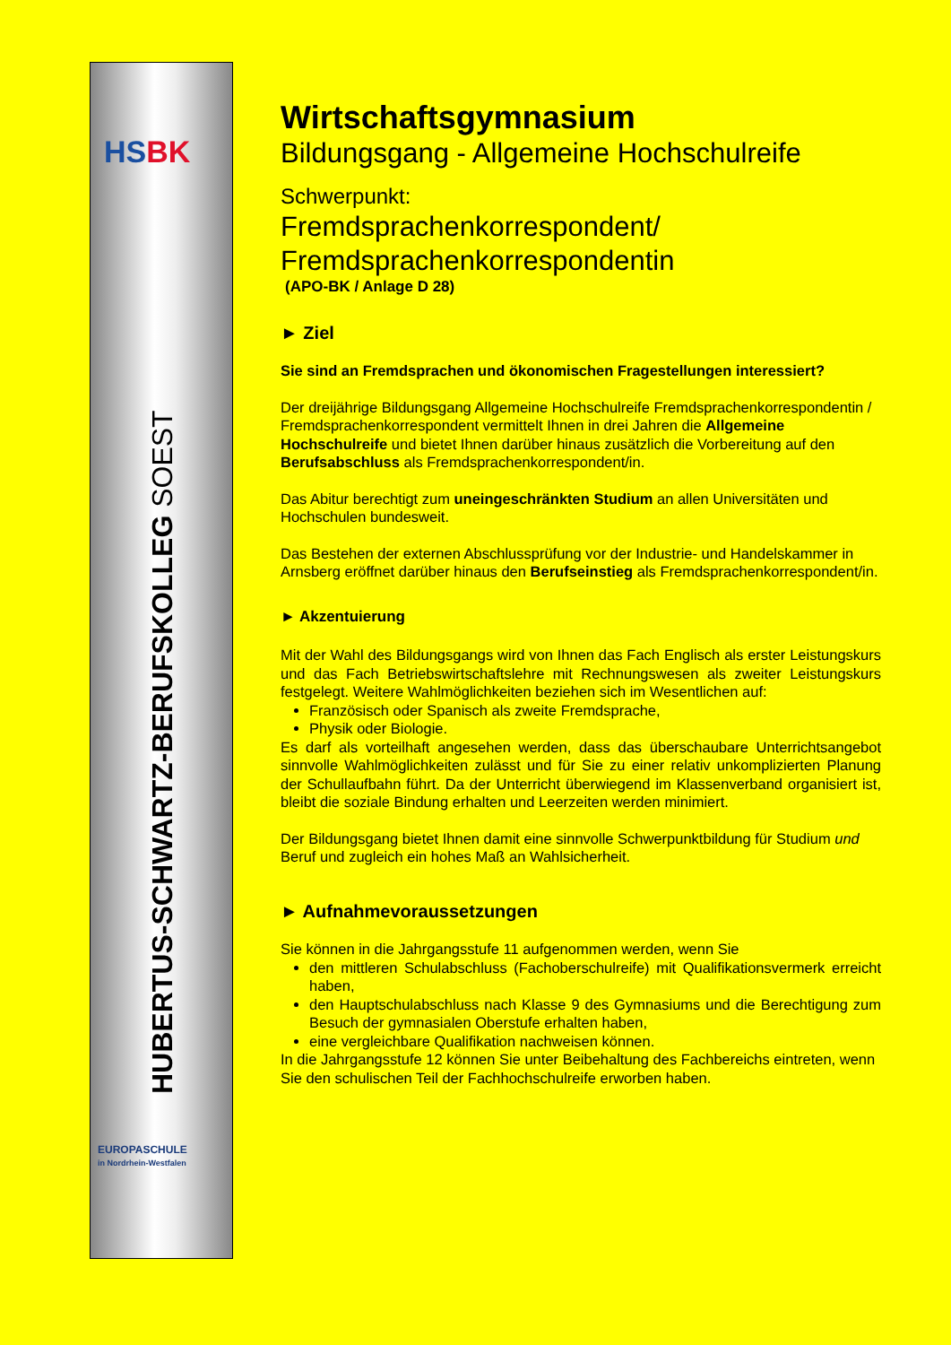HS BK
HUBERTUS-SCHWARTZ-BERUFSKOLLEG SOEST
EUROPASCHULE
in Nordrhein-Westfalen
Wirtschaftsgymnasium
Bildungsgang - Allgemeine Hochschulreife
Schwerpunkt:
Fremdsprachenkorrespondent/
Fremdsprachenkorrespondentin
(APO-BK / Anlage D 28)
► Ziel
Sie sind an Fremdsprachen und ökonomischen Fragestellungen interessiert?
Der dreijährige Bildungsgang Allgemeine Hochschulreife Fremdsprachenkorrespondentin / Fremdsprachenkorrespondent vermittelt Ihnen in drei Jahren die Allgemeine Hochschulreife und bietet Ihnen darüber hinaus zusätzlich die Vorbereitung auf den Berufsabschluss als Fremdsprachenkorrespondent/in.
Das Abitur berechtigt zum uneingeschränkten Studium an allen Universitäten und Hochschulen bundesweit.
Das Bestehen der externen Abschlussprüfung vor der Industrie- und Handelskammer in Arnsberg eröffnet darüber hinaus den Berufseinstieg als Fremdsprachenkorrespondent/in.
► Akzentuierung
Mit der Wahl des Bildungsgangs wird von Ihnen das Fach Englisch als erster Leistungskurs und das Fach Betriebswirtschaftslehre mit Rechnungswesen als zweiter Leistungskurs festgelegt. Weitere Wahlmöglichkeiten beziehen sich im Wesentlichen auf:
Französisch oder Spanisch als zweite Fremdsprache,
Physik oder Biologie.
Es darf als vorteilhaft angesehen werden, dass das überschaubare Unterrichtsangebot sinnvolle Wahlmöglichkeiten zulässt und für Sie zu einer relativ unkomplizierten Planung der Schullaufbahn führt. Da der Unterricht überwiegend im Klassenverband organisiert ist, bleibt die soziale Bindung erhalten und Leerzeiten werden minimiert.
Der Bildungsgang bietet Ihnen damit eine sinnvolle Schwerpunktbildung für Studium und Beruf und zugleich ein hohes Maß an Wahlsicherheit.
► Aufnahmevoraussetzungen
Sie können in die Jahrgangsstufe 11 aufgenommen werden, wenn Sie
den mittleren Schulabschluss (Fachoberschulreife) mit Qualifikationsvermerk erreicht haben,
den Hauptschulabschluss nach Klasse 9 des Gymnasiums und die Berechtigung zum Besuch der gymnasialen Oberstufe erhalten haben,
eine vergleichbare Qualifikation nachweisen können.
In die Jahrgangsstufe 12 können Sie unter Beibehaltung des Fachbereichs eintreten, wenn Sie den schulischen Teil der Fachhochschulreife erworben haben.